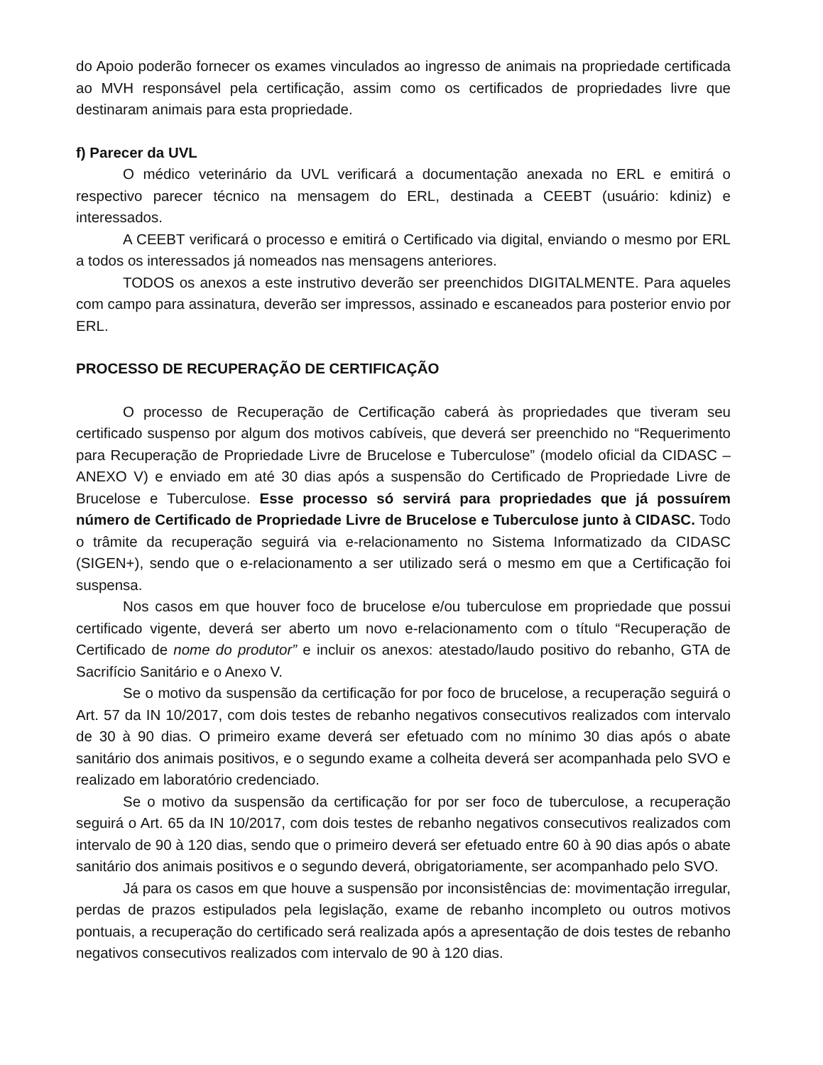do Apoio poderão fornecer os exames vinculados ao ingresso de animais na propriedade certificada ao MVH responsável pela certificação, assim como os certificados de propriedades livre que destinaram animais para esta propriedade.
f) Parecer da UVL
O médico veterinário da UVL verificará a documentação anexada no ERL e emitirá o respectivo parecer técnico na mensagem do ERL, destinada a CEEBT (usuário: kdiniz) e interessados.
A CEEBT verificará o processo e emitirá o Certificado via digital, enviando o mesmo por ERL a todos os interessados já nomeados nas mensagens anteriores.
TODOS os anexos a este instrutivo deverão ser preenchidos DIGITALMENTE. Para aqueles com campo para assinatura, deverão ser impressos, assinado e escaneados para posterior envio por ERL.
PROCESSO DE RECUPERAÇÃO DE CERTIFICAÇÃO
O processo de Recuperação de Certificação caberá às propriedades que tiveram seu certificado suspenso por algum dos motivos cabíveis, que deverá ser preenchido no “Requerimento para Recuperação de Propriedade Livre de Brucelose e Tuberculose” (modelo oficial da CIDASC – ANEXO V) e enviado em até 30 dias após a suspensão do Certificado de Propriedade Livre de Brucelose e Tuberculose. Esse processo só servirá para propriedades que já possuírem número de Certificado de Propriedade Livre de Brucelose e Tuberculose junto à CIDASC. Todo o trâmite da recuperação seguirá via e-relacionamento no Sistema Informatizado da CIDASC (SIGEN+), sendo que o e-relacionamento a ser utilizado será o mesmo em que a Certificação foi suspensa.
Nos casos em que houver foco de brucelose e/ou tuberculose em propriedade que possui certificado vigente, deverá ser aberto um novo e-relacionamento com o título “Recuperação de Certificado de nome do produtor” e incluir os anexos: atestado/laudo positivo do rebanho, GTA de Sacrifício Sanitário e o Anexo V.
Se o motivo da suspensão da certificação for por foco de brucelose, a recuperação seguirá o Art. 57 da IN 10/2017, com dois testes de rebanho negativos consecutivos realizados com intervalo de 30 à 90 dias. O primeiro exame deverá ser efetuado com no mínimo 30 dias após o abate sanitário dos animais positivos, e o segundo exame a colheita deverá ser acompanhada pelo SVO e realizado em laboratório credenciado.
Se o motivo da suspensão da certificação for por ser foco de tuberculose, a recuperação seguirá o Art. 65 da IN 10/2017, com dois testes de rebanho negativos consecutivos realizados com intervalo de 90 à 120 dias, sendo que o primeiro deverá ser efetuado entre 60 à 90 dias após o abate sanitário dos animais positivos e o segundo deverá, obrigatoriamente, ser acompanhado pelo SVO.
Já para os casos em que houve a suspensão por inconsistências de: movimentação irregular, perdas de prazos estipulados pela legislação, exame de rebanho incompleto ou outros motivos pontuais, a recuperação do certificado será realizada após a apresentação de dois testes de rebanho negativos consecutivos realizados com intervalo de 90 à 120 dias.